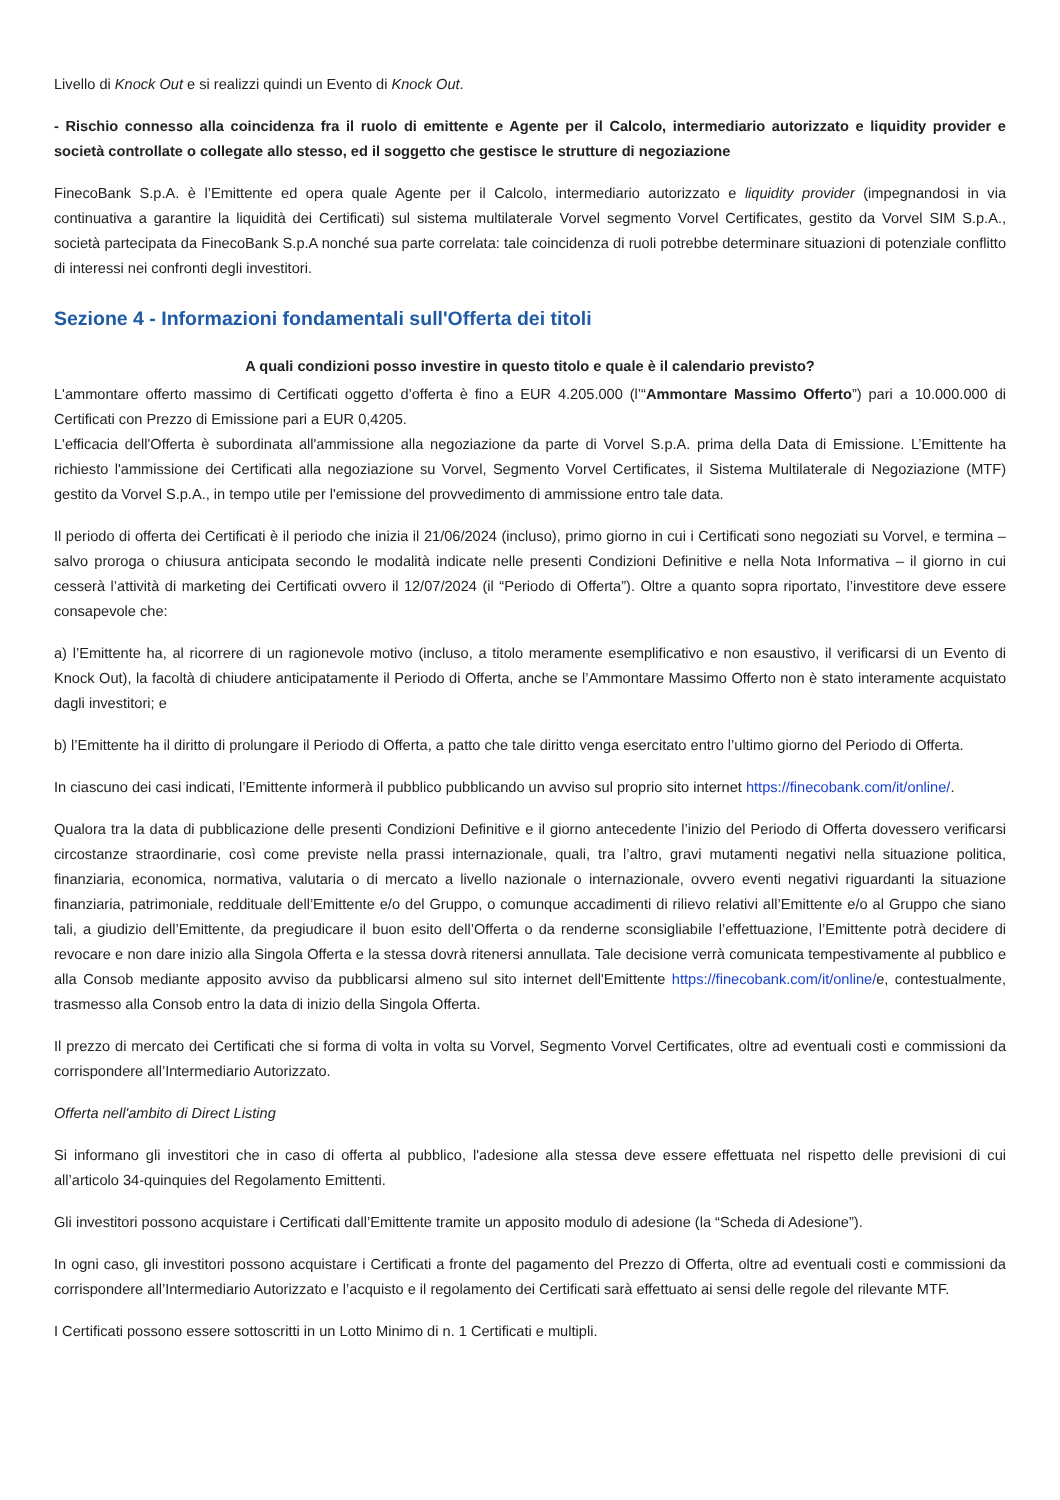Livello di Knock Out e si realizzi quindi un Evento di Knock Out.
- Rischio connesso alla coincidenza fra il ruolo di emittente e Agente per il Calcolo, intermediario autorizzato e liquidity provider e società controllate o collegate allo stesso, ed il soggetto che gestisce le strutture di negoziazione
FinecoBank S.p.A. è l’Emittente ed opera quale Agente per il Calcolo, intermediario autorizzato e liquidity provider (impegnandosi in via continuativa a garantire la liquidità dei Certificati) sul sistema multilaterale Vorvel segmento Vorvel Certificates, gestito da Vorvel SIM S.p.A., società partecipata da FinecoBank S.p.A nonché sua parte correlata: tale coincidenza di ruoli potrebbe determinare situazioni di potenziale conflitto di interessi nei confronti degli investitori.
Sezione 4 - Informazioni fondamentali sull'Offerta dei titoli
A quali condizioni posso investire in questo titolo e quale è il calendario previsto?
L'ammontare offerto massimo di Certificati oggetto d’offerta è fino a EUR 4.205.000 (l’“Ammontare Massimo Offerto”) pari a 10.000.000 di Certificati con Prezzo di Emissione pari a EUR 0,4205.
L'efficacia dell'Offerta è subordinata all'ammissione alla negoziazione da parte di Vorvel S.p.A. prima della Data di Emissione. L’Emittente ha richiesto l'ammissione dei Certificati alla negoziazione su Vorvel, Segmento Vorvel Certificates, il Sistema Multilaterale di Negoziazione (MTF) gestito da Vorvel S.p.A., in tempo utile per l'emissione del provvedimento di ammissione entro tale data.
Il periodo di offerta dei Certificati è il periodo che inizia il 21/06/2024 (incluso), primo giorno in cui i Certificati sono negoziati su Vorvel, e termina – salvo proroga o chiusura anticipata secondo le modalità indicate nelle presenti Condizioni Definitive e nella Nota Informativa – il giorno in cui cesserà l’attività di marketing dei Certificati ovvero il 12/07/2024 (il “Periodo di Offerta”). Oltre a quanto sopra riportato, l’investitore deve essere consapevole che:
a) l’Emittente ha, al ricorrere di un ragionevole motivo (incluso, a titolo meramente esemplificativo e non esaustivo, il verificarsi di un Evento di Knock Out), la facoltà di chiudere anticipatamente il Periodo di Offerta, anche se l’Ammontare Massimo Offerto non è stato interamente acquistato dagli investitori; e
b) l’Emittente ha il diritto di prolungare il Periodo di Offerta, a patto che tale diritto venga esercitato entro l’ultimo giorno del Periodo di Offerta.
In ciascuno dei casi indicati, l’Emittente informerà il pubblico pubblicando un avviso sul proprio sito internet https://finecobank.com/it/online/.
Qualora tra la data di pubblicazione delle presenti Condizioni Definitive e il giorno antecedente l’inizio del Periodo di Offerta dovessero verificarsi circostanze straordinarie, così come previste nella prassi internazionale, quali, tra l’altro, gravi mutamenti negativi nella situazione politica, finanziaria, economica, normativa, valutaria o di mercato a livello nazionale o internazionale, ovvero eventi negativi riguardanti la situazione finanziaria, patrimoniale, reddituale dell’Emittente e/o del Gruppo, o comunque accadimenti di rilievo relativi all’Emittente e/o al Gruppo che siano tali, a giudizio dell’Emittente, da pregiudicare il buon esito dell’Offerta o da renderne sconsigliabile l’effettuazione, l’Emittente potrà decidere di revocare e non dare inizio alla Singola Offerta e la stessa dovrà ritenersi annullata. Tale decisione verrà comunicata tempestivamente al pubblico e alla Consob mediante apposito avviso da pubblicarsi almeno sul sito internet dell'Emittente https://finecobank.com/it/online/e, contestualmente, trasmesso alla Consob entro la data di inizio della Singola Offerta.
Il prezzo di mercato dei Certificati che si forma di volta in volta su Vorvel, Segmento Vorvel Certificates, oltre ad eventuali costi e commissioni da corrispondere all’Intermediario Autorizzato.
Offerta nell'ambito di Direct Listing
Si informano gli investitori che in caso di offerta al pubblico, l'adesione alla stessa deve essere effettuata nel rispetto delle previsioni di cui all’articolo 34-quinquies del Regolamento Emittenti.
Gli investitori possono acquistare i Certificati dall’Emittente tramite un apposito modulo di adesione (la “Scheda di Adesione”).
In ogni caso, gli investitori possono acquistare i Certificati a fronte del pagamento del Prezzo di Offerta, oltre ad eventuali costi e commissioni da corrispondere all’Intermediario Autorizzato e l’acquisto e il regolamento dei Certificati sarà effettuato ai sensi delle regole del rilevante MTF.
I Certificati possono essere sottoscritti in un Lotto Minimo di n. 1 Certificati e multipli.